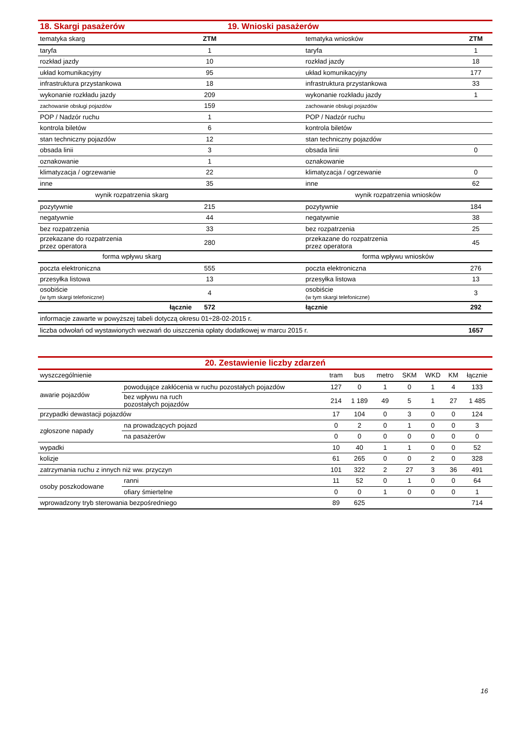| 18. Skargi pasażerów | | 19. Wnioski pasażerów | | |
| tematyka skarg | ZTM | | tematyka wniosków | ZTM |
| taryfa | 1 | | taryfa | 1 |
| rozkład jazdy | 10 | | rozkład jazdy | 18 |
| układ komunikacyjny | 95 | | układ komunikacyjny | 177 |
| infrastruktura przystankowa | 18 | | infrastruktura przystankowa | 33 |
| wykonanie rozkładu jazdy | 209 | | wykonanie rozkładu jazdy | 1 |
| zachowanie obsługi pojazdów | 159 | | zachowanie obsługi pojazdów | |
| POP / Nadzór ruchu | 1 | | POP / Nadzór ruchu | |
| kontrola biletów | 6 | | kontrola biletów | |
| stan techniczny pojazdów | 12 | | stan techniczny pojazdów | |
| obsada linii | 3 | | obsada linii | 0 |
| oznakowanie | 1 | | oznakowanie | |
| klimatyzacja / ogrzewanie | 22 | | klimatyzacja / ogrzewanie | 0 |
| inne | 35 | | inne | 62 |
| wynik rozpatrzenia skarg | | | wynik rozpatrzenia wniosków | |
| pozytywnie | 215 | | pozytywnie | 184 |
| negatywnie | 44 | | negatywnie | 38 |
| bez rozpatrzenia | 33 | | bez rozpatrzenia | 25 |
| przekazane do rozpatrzenia przez operatora | 280 | | przekazane do rozpatrzenia przez operatora | 45 |
| forma wpływu skarg | | | forma wpływu wniosków | |
| poczta elektroniczna | 555 | | poczta elektroniczna | 276 |
| przesyłka listowa | 13 | | przesyłka listowa | 13 |
| osobiście (w tym skargi telefoniczne) | 4 | | osobiście (w tym skargi telefoniczne) | 3 |
| łącznie | 572 | | łącznie | 292 |
| informacje zawarte w powyższej tabeli dotyczą okresu 01÷28-02-2015 r. | | | | |
| liczba odwołań od wystawionych wezwań do uiszczenia opłaty dodatkowej w marcu 2015 r. | | | | 1657 |
| 20. Zestawienie liczby zdarzeń | | | | | | | | |
| wyszczególnienie | | tram | bus | metro | SKM | WKD | KM | łącznie |
| awarie pojazdów | powodujące zakłócenia w ruchu pozostałych pojazdów | 127 | 0 | 1 | 0 | 1 | 4 | 133 |
| | bez wpływu na ruch pozostałych pojazdów | 214 | 1 189 | 49 | 5 | 1 | 27 | 1 485 |
| przypadki dewastacji pojazdów | | 17 | 104 | 0 | 3 | 0 | 0 | 124 |
| zgłoszone napady | na prowadzących pojazd | 0 | 2 | 0 | 1 | 0 | 0 | 3 |
| | na pasażerów | 0 | 0 | 0 | 0 | 0 | 0 | 0 |
| wypadki | | 10 | 40 | 1 | 1 | 0 | 0 | 52 |
| kolizje | | 61 | 265 | 0 | 0 | 2 | 0 | 328 |
| zatrzymania ruchu z innych niż ww. przyczyn | | 101 | 322 | 2 | 27 | 3 | 36 | 491 |
| osoby poszkodowane | ranni | 11 | 52 | 0 | 1 | 0 | 0 | 64 |
| | ofiary śmiertelne | 0 | 0 | 1 | 0 | 0 | 0 | 1 |
| wprowadzony tryb sterowania bezpośredniego | | 89 | 625 | | | | | 714 |
16